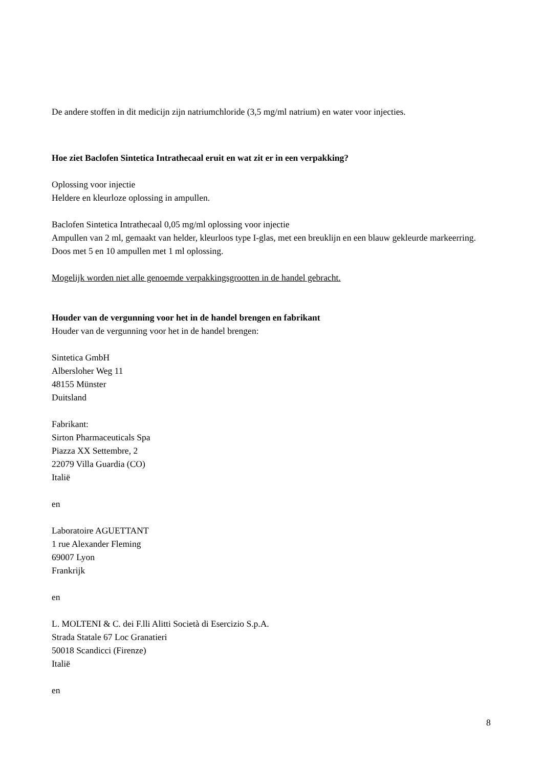De andere stoffen in dit medicijn zijn natriumchloride (3,5 mg/ml natrium) en water voor injecties.
Hoe ziet Baclofen Sintetica Intrathecaal eruit en wat zit er in een verpakking?
Oplossing voor injectie
Heldere en kleurloze oplossing in ampullen.
Baclofen Sintetica Intrathecaal 0,05 mg/ml oplossing voor injectie
Ampullen van 2 ml, gemaakt van helder, kleurloos type I-glas, met een breuklijn en een blauw gekleurde markeerring.
Doos met 5 en 10 ampullen met 1 ml oplossing.
Mogelijk worden niet alle genoemde verpakkingsgrootten in de handel gebracht.
Houder van de vergunning voor het in de handel brengen en fabrikant
Houder van de vergunning voor het in de handel brengen:
Sintetica GmbH
Albersloher Weg 11
48155 Münster
Duitsland
Fabrikant:
Sirton Pharmaceuticals Spa
Piazza XX Settembre, 2
22079 Villa Guardia (CO)
Italië
en
Laboratoire AGUETTANT
1 rue Alexander Fleming
69007 Lyon
Frankrijk
en
L. MOLTENI & C. dei F.lli Alitti Società di Esercizio S.p.A.
Strada Statale 67 Loc Granatieri
50018 Scandicci (Firenze)
Italië
en
8